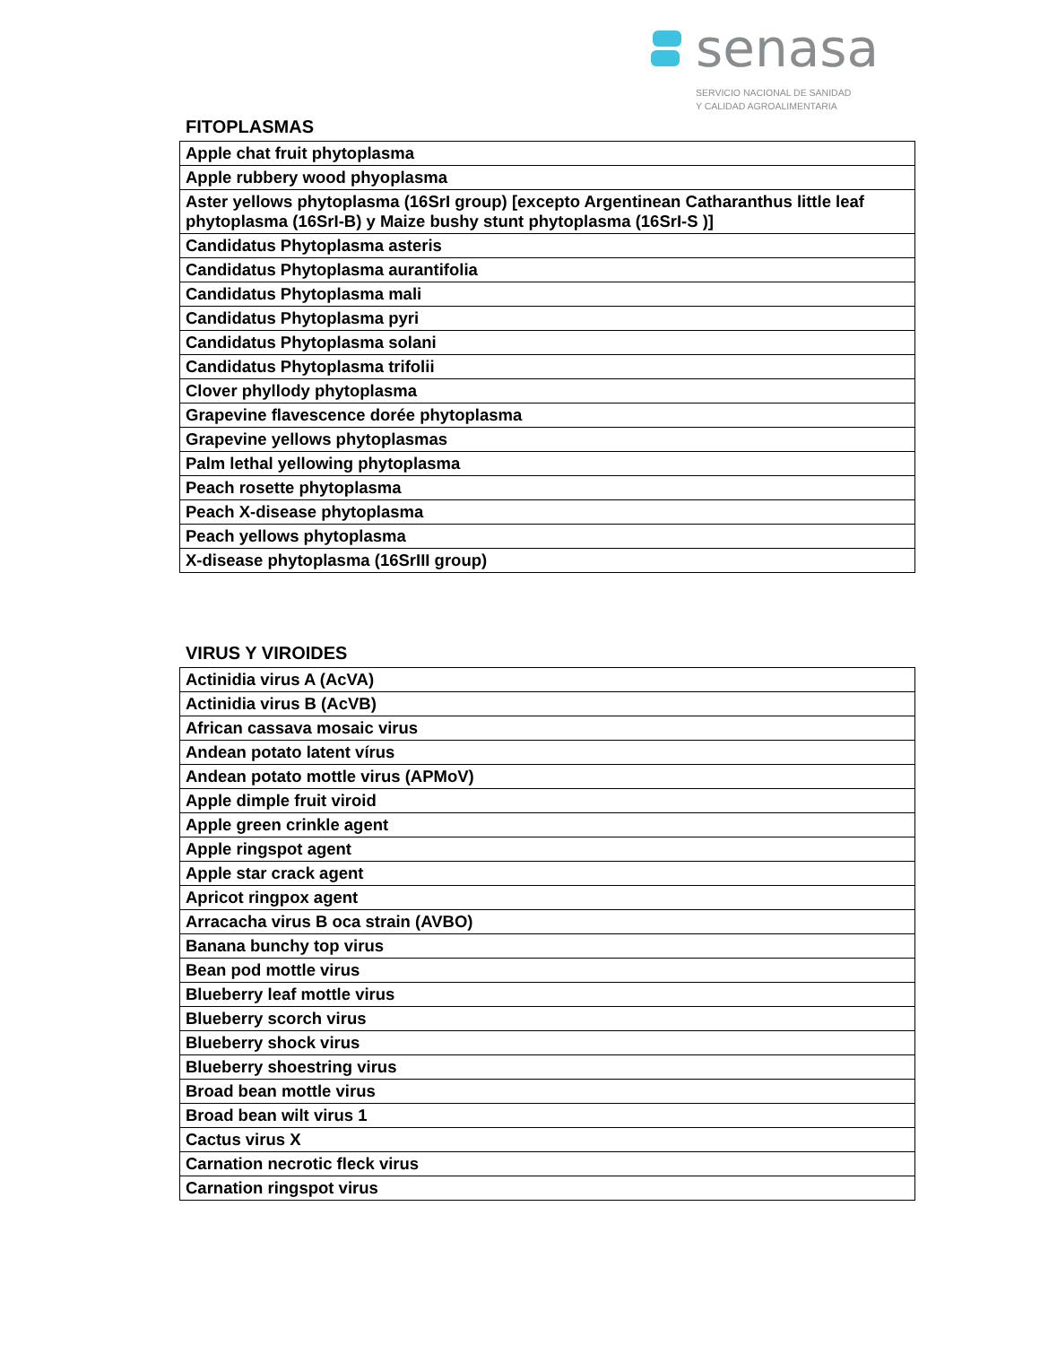senasa
SERVICIO NACIONAL DE SANIDAD
Y CALIDAD AGROALIMENTARIA
FITOPLASMAS
| Apple chat fruit phytoplasma |
| Apple rubbery wood phyoplasma |
| Aster yellows phytoplasma (16SrI group) [excepto Argentinean Catharanthus little leaf phytoplasma (16SrI-B) y Maize bushy stunt phytoplasma (16SrI-S )] |
| Candidatus Phytoplasma asteris |
| Candidatus Phytoplasma aurantifolia |
| Candidatus Phytoplasma mali |
| Candidatus Phytoplasma pyri |
| Candidatus Phytoplasma solani |
| Candidatus Phytoplasma trifolii |
| Clover phyllody phytoplasma |
| Grapevine flavescence dorée phytoplasma |
| Grapevine yellows phytoplasmas |
| Palm lethal yellowing phytoplasma |
| Peach rosette phytoplasma |
| Peach X-disease phytoplasma |
| Peach yellows phytoplasma |
| X-disease phytoplasma (16SrIII group) |
VIRUS Y VIROIDES
| Actinidia virus A (AcVA) |
| Actinidia virus B (AcVB) |
| African cassava mosaic virus |
| Andean potato latent vírus |
| Andean potato mottle virus (APMoV) |
| Apple dimple fruit viroid |
| Apple green crinkle agent |
| Apple ringspot agent |
| Apple star crack agent |
| Apricot ringpox agent |
| Arracacha virus B oca strain (AVBO) |
| Banana bunchy top virus |
| Bean pod mottle virus |
| Blueberry leaf mottle virus |
| Blueberry scorch virus |
| Blueberry shock virus |
| Blueberry shoestring virus |
| Broad bean mottle virus |
| Broad bean wilt virus 1 |
| Cactus virus X |
| Carnation necrotic fleck virus |
| Carnation ringspot virus |